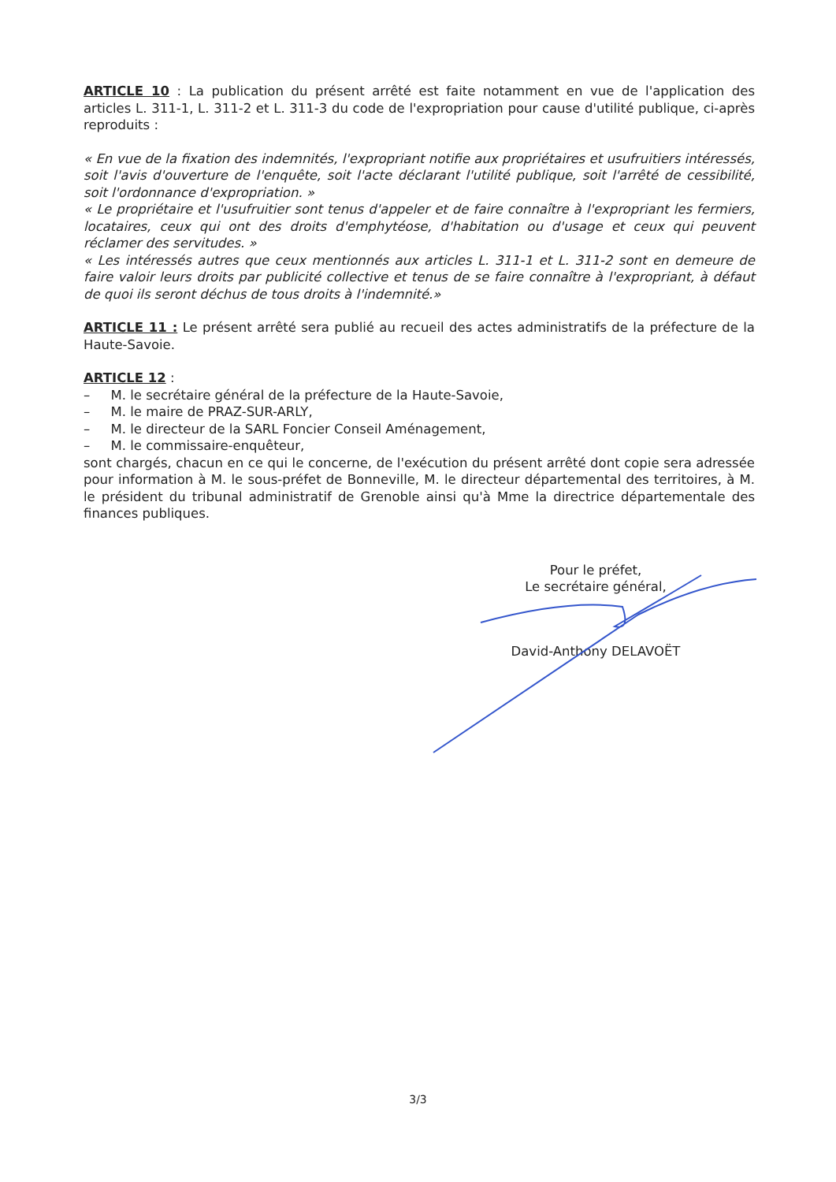ARTICLE 10 : La publication du présent arrêté est faite notamment en vue de l'application des articles L. 311-1, L. 311-2 et L. 311-3 du code de l'expropriation pour cause d'utilité publique, ci-après reproduits :
« En vue de la fixation des indemnités, l'expropriant notifie aux propriétaires et usufruitiers intéressés, soit l'avis d'ouverture de l'enquête, soit l'acte déclarant l'utilité publique, soit l'arrêté de cessibilité, soit l'ordonnance d'expropriation. »
« Le propriétaire et l'usufruitier sont tenus d'appeler et de faire connaître à l'expropriant les fermiers, locataires, ceux qui ont des droits d'emphytéose, d'habitation ou d'usage et ceux qui peuvent réclamer des servitudes. »
« Les intéressés autres que ceux mentionnés aux articles L. 311-1 et L. 311-2 sont en demeure de faire valoir leurs droits par publicité collective et tenus de se faire connaître à l'expropriant, à défaut de quoi ils seront déchus de tous droits à l'indemnité.»
ARTICLE 11 : Le présent arrêté sera publié au recueil des actes administratifs de la préfecture de la Haute-Savoie.
ARTICLE 12 :
– M. le secrétaire général de la préfecture de la Haute-Savoie,
– M. le maire de PRAZ-SUR-ARLY,
– M. le directeur de la SARL Foncier Conseil Aménagement,
– M. le commissaire-enquêteur,
sont chargés, chacun en ce qui le concerne, de l'exécution du présent arrêté dont copie sera adressée pour information à M. le sous-préfet de Bonneville, M. le directeur départemental des territoires, à M. le président du tribunal administratif de Grenoble ainsi qu'à Mme la directrice départementale des finances publiques.
Pour le préfet,
Le secrétaire général,
David-Anthony DELAVOËT
3/3